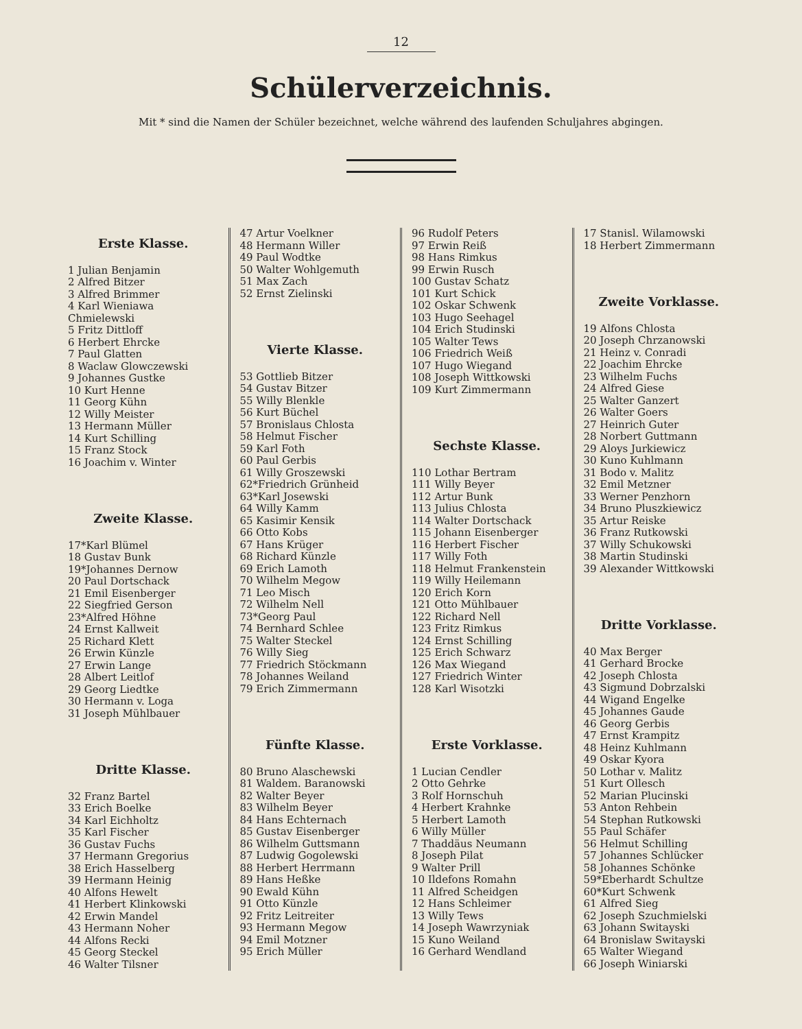12
Schülerverzeichnis.
Mit * sind die Namen der Schüler bezeichnet, welche während des laufenden Schuljahres abgingen.
Erste Klasse.
1 Julian Benjamin
2 Alfred Bitzer
3 Alfred Brimmer
4 Karl Wieniawa Chmielewski
5 Fritz Dittloff
6 Herbert Ehrcke
7 Paul Glatten
8 Waclaw Glowczewski
9 Johannes Gustke
10 Kurt Henne
11 Georg Kühn
12 Willy Meister
13 Hermann Müller
14 Kurt Schilling
15 Franz Stock
16 Joachim v. Winter
Zweite Klasse.
17*Karl Blümel
18 Gustav Bunk
19*Johannes Dernow
20 Paul Dortschack
21 Emil Eisenberger
22 Siegfried Gerson
23*Alfred Höhne
24 Ernst Kallweit
25 Richard Klett
26 Erwin Künzle
27 Erwin Lange
28 Albert Leitlof
29 Georg Liedtke
30 Hermann v. Loga
31 Joseph Mühlbauer
Dritte Klasse.
32 Franz Bartel
33 Erich Boelke
34 Karl Eichholtz
35 Karl Fischer
36 Gustav Fuchs
37 Hermann Gregorius
38 Erich Hasselberg
39 Hermann Heinig
40 Alfons Hewelt
41 Herbert Klinkowski
42 Erwin Mandel
43 Hermann Noher
44 Alfons Recki
45 Georg Steckel
46 Walter Tilsner
47 Artur Voelkner
48 Hermann Willer
49 Paul Wodtke
50 Walter Wohlgemuth
51 Max Zach
52 Ernst Zielinski
Vierte Klasse.
53 Gottlieb Bitzer
54 Gustav Bitzer
55 Willy Blenkle
56 Kurt Büchel
57 Bronislaus Chlosta
58 Helmut Fischer
59 Karl Foth
60 Paul Gerbis
61 Willy Groszewski
62*Friedrich Grünheid
63*Karl Josewski
64 Willy Kamm
65 Kasimir Kensik
66 Otto Kobs
67 Hans Krüger
68 Richard Künzle
69 Erich Lamoth
70 Wilhelm Megow
71 Leo Misch
72 Wilhelm Nell
73*Georg Paul
74 Bernhard Schlee
75 Walter Steckel
76 Willy Sieg
77 Friedrich Stöckmann
78 Johannes Weiland
79 Erich Zimmermann
Fünfte Klasse.
80 Bruno Alaschewski
81 Waldem. Baranowski
82 Walter Beyer
83 Wilhelm Beyer
84 Hans Echternach
85 Gustav Eisenberger
86 Wilhelm Guttsmann
87 Ludwig Gogolewski
88 Herbert Herrmann
89 Hans Heßke
90 Ewald Kühn
91 Otto Künzle
92 Fritz Leitreiter
93 Hermann Megow
94 Emil Motzner
95 Erich Müller
96 Rudolf Peters
97 Erwin Reiß
98 Hans Rimkus
99 Erwin Rusch
100 Gustav Schatz
101 Kurt Schick
102 Oskar Schwenk
103 Hugo Seehagel
104 Erich Studinski
105 Walter Tews
106 Friedrich Weiß
107 Hugo Wiegand
108 Joseph Wittkowski
109 Kurt Zimmermann
Sechste Klasse.
110 Lothar Bertram
111 Willy Beyer
112 Artur Bunk
113 Julius Chlosta
114 Walter Dortschack
115 Johann Eisenberger
116 Herbert Fischer
117 Willy Foth
118 Helmut Frankenstein
119 Willy Heilemann
120 Erich Korn
121 Otto Mühlbauer
122 Richard Nell
123 Fritz Rimkus
124 Ernst Schilling
125 Erich Schwarz
126 Max Wiegand
127 Friedrich Winter
128 Karl Wisotzki
Erste Vorklasse.
1 Lucian Cendler
2 Otto Gehrke
3 Rolf Hornschuh
4 Herbert Krahnke
5 Herbert Lamoth
6 Willy Müller
7 Thaddäus Neumann
8 Joseph Pilat
9 Walter Prill
10 Ildefons Romahn
11 Alfred Scheidgen
12 Hans Schleimer
13 Willy Tews
14 Joseph Wawrzyniak
15 Kuno Weiland
16 Gerhard Wendland
17 Stanisl. Wilamowski
18 Herbert Zimmermann
Zweite Vorklasse.
19 Alfons Chlosta
20 Joseph Chrzanowski
21 Heinz v. Conradi
22 Joachim Ehrcke
23 Wilhelm Fuchs
24 Alfred Giese
25 Walter Ganzert
26 Walter Goers
27 Heinrich Guter
28 Norbert Guttmann
29 Aloys Jurkiewicz
30 Kuno Kuhlmann
31 Bodo v. Malitz
32 Emil Metzner
33 Werner Penzhorn
34 Bruno Pluszkiewicz
35 Artur Reiske
36 Franz Rutkowski
37 Willy Schukowski
38 Martin Studinski
39 Alexander Wittkowski
Dritte Vorklasse.
40 Max Berger
41 Gerhard Brocke
42 Joseph Chlosta
43 Sigmund Dobrzalski
44 Wigand Engelke
45 Johannes Gaude
46 Georg Gerbis
47 Ernst Krampitz
48 Heinz Kuhlmann
49 Oskar Kyora
50 Lothar v. Malitz
51 Kurt Ollesch
52 Marian Plucinski
53 Anton Rehbein
54 Stephan Rutkowski
55 Paul Schäfer
56 Helmut Schilling
57 Johannes Schlücker
58 Johannes Schönke
59*Eberhardt Schultze
60*Kurt Schwenk
61 Alfred Sieg
62 Joseph Szuchmielski
63 Johann Switayski
64 Bronislaw Switayski
65 Walter Wiegand
66 Joseph Winiarski